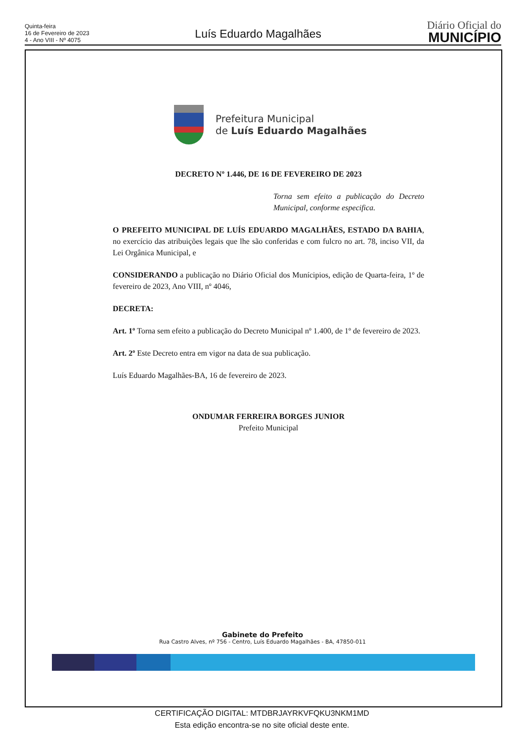Quinta-feira
16 de Fevereiro de 2023
4 - Ano VIII - Nº 4075
Luís Eduardo Magalhães
Diário Oficial do
MUNICÍPIO
Prefeitura Municipal
de Luís Eduardo Magalhães
DECRETO Nº 1.446, DE 16 DE FEVEREIRO DE 2023
Torna sem efeito a publicação do Decreto Municipal, conforme especifica.
O PREFEITO MUNICIPAL DE LUÍS EDUARDO MAGALHÃES, ESTADO DA BAHIA, no exercício das atribuições legais que lhe são conferidas e com fulcro no art. 78, inciso VII, da Lei Orgânica Municipal, e
CONSIDERANDO a publicação no Diário Oficial dos Munícipios, edição de Quarta-feira, 1º de fevereiro de 2023, Ano VIII, nº 4046,
DECRETA:
Art. 1º Torna sem efeito a publicação do Decreto Municipal nº 1.400, de 1º de fevereiro de 2023.
Art. 2º Este Decreto entra em vigor na data de sua publicação.
Luís Eduardo Magalhães-BA, 16 de fevereiro de 2023.
ONDUMAR FERREIRA BORGES JUNIOR
Prefeito Municipal
Gabinete do Prefeito
Rua Castro Alves, nº 756 - Centro, Luís Eduardo Magalhães - BA, 47850-011
CERTIFICAÇÃO DIGITAL: MTDBRJAYRKVFQKU3NKM1MD
Esta edição encontra-se no site oficial deste ente.